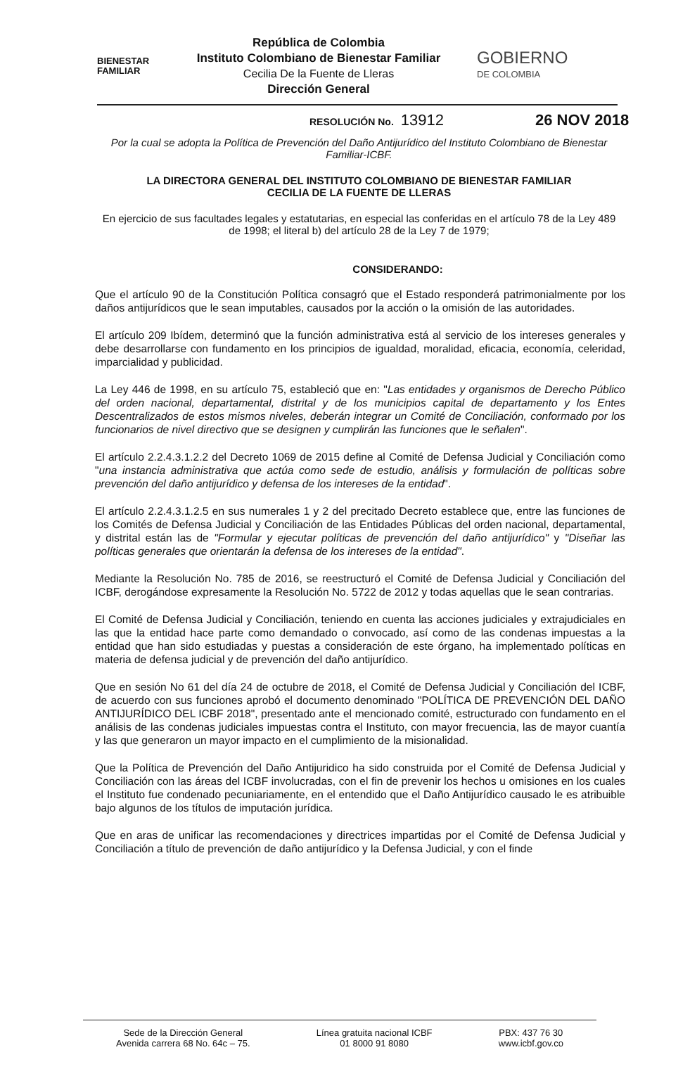BIENESTAR
FAMILIAR
República de Colombia
Instituto Colombiano de Bienestar Familiar
Cecilia De la Fuente de Lleras
Dirección General
GOBIERNO
DE COLOMBIA
RESOLUCIÓN No. 13912 26 NOV 2018
Por la cual se adopta la Política de Prevención del Daño Antijurídico del Instituto Colombiano de Bienestar Familiar-ICBF.
LA DIRECTORA GENERAL DEL INSTITUTO COLOMBIANO DE BIENESTAR FAMILIAR
CECILIA DE LA FUENTE DE LLERAS
En ejercicio de sus facultades legales y estatutarias, en especial las conferidas en el artículo 78 de la Ley 489 de 1998; el literal b) del artículo 28 de la Ley 7 de 1979;
CONSIDERANDO:
Que el artículo 90 de la Constitución Política consagró que el Estado responderá patrimonialmente por los daños antijurídicos que le sean imputables, causados por la acción o la omisión de las autoridades.
El artículo 209 Ibídem, determinó que la función administrativa está al servicio de los intereses generales y debe desarrollarse con fundamento en los principios de igualdad, moralidad, eficacia, economía, celeridad, imparcialidad y publicidad.
La Ley 446 de 1998, en su artículo 75, estableció que en: "Las entidades y organismos de Derecho Público del orden nacional, departamental, distrital y de los municipios capital de departamento y los Entes Descentralizados de estos mismos niveles, deberán integrar un Comité de Conciliación, conformado por los funcionarios de nivel directivo que se designen y cumplirán las funciones que le señalen".
El artículo 2.2.4.3.1.2.2 del Decreto 1069 de 2015 define al Comité de Defensa Judicial y Conciliación como "una instancia administrativa que actúa como sede de estudio, análisis y formulación de políticas sobre prevención del daño antijurídico y defensa de los intereses de la entidad".
El artículo 2.2.4.3.1.2.5 en sus numerales 1 y 2 del precitado Decreto establece que, entre las funciones de los Comités de Defensa Judicial y Conciliación de las Entidades Públicas del orden nacional, departamental, y distrital están las de "Formular y ejecutar políticas de prevención del daño antijurídico" y "Diseñar las políticas generales que orientarán la defensa de los intereses de la entidad".
Mediante la Resolución No. 785 de 2016, se reestructuró el Comité de Defensa Judicial y Conciliación del ICBF, derogándose expresamente la Resolución No. 5722 de 2012 y todas aquellas que le sean contrarias.
El Comité de Defensa Judicial y Conciliación, teniendo en cuenta las acciones judiciales y extrajudiciales en las que la entidad hace parte como demandado o convocado, así como de las condenas impuestas a la entidad que han sido estudiadas y puestas a consideración de este órgano, ha implementado políticas en materia de defensa judicial y de prevención del daño antijurídico.
Que en sesión No 61 del día 24 de octubre de 2018, el Comité de Defensa Judicial y Conciliación del ICBF, de acuerdo con sus funciones aprobó el documento denominado "POLÍTICA DE PREVENCIÓN DEL DAÑO ANTIJURÍDICO DEL ICBF 2018", presentado ante el mencionado comité, estructurado con fundamento en el análisis de las condenas judiciales impuestas contra el Instituto, con mayor frecuencia, las de mayor cuantía y las que generaron un mayor impacto en el cumplimiento de la misionalidad.
Que la Política de Prevención del Daño Antijuridico ha sido construida por el Comité de Defensa Judicial y Conciliación con las áreas del ICBF involucradas, con el fin de prevenir los hechos u omisiones en los cuales el Instituto fue condenado pecuniariamente, en el entendido que el Daño Antijurídico causado le es atribuible bajo algunos de los títulos de imputación jurídica.
Que en aras de unificar las recomendaciones y directrices impartidas por el Comité de Defensa Judicial y Conciliación a título de prevención de daño antijurídico y la Defensa Judicial, y con el finde
Sede de la Dirección General
Avenida carrera 68 No. 64c – 75.
Línea gratuita nacional ICBF
01 8000 91 8080
PBX: 437 76 30
www.icbf.gov.co